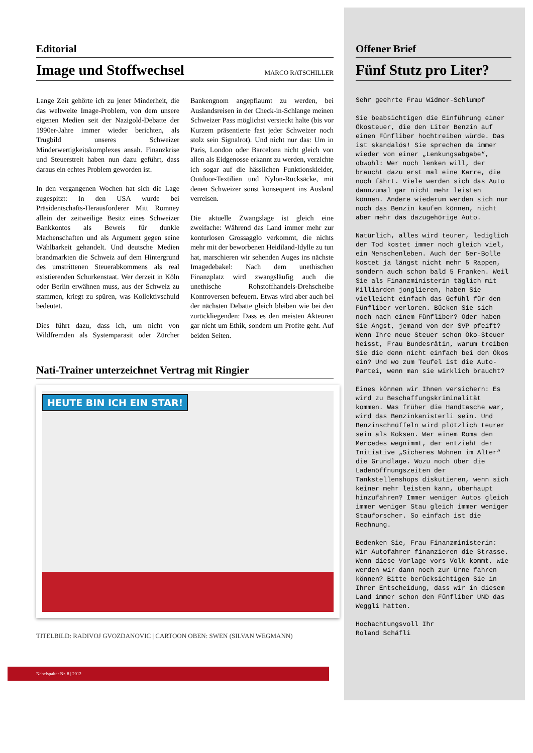Editorial
Image und Stoffwechsel MARCO RATSCHILLER
Lange Zeit gehörte ich zu jener Minderheit, die das weltweite Image-Problem, von dem unsere eigenen Medien seit der Nazigold-Debatte der 1990er-Jahre immer wieder berichten, als Trugbild unseres Schweizer Minderwertigkeitskomplexes ansah. Finanzkrise und Steuerstreit haben nun dazu geführt, dass daraus ein echtes Problem geworden ist.
In den vergangenen Wochen hat sich die Lage zugespitzt: In den USA wurde bei Präsidentschafts-Herausforderer Mitt Romney allein der zeitweilige Besitz eines Schweizer Bankkontos als Beweis für dunkle Machenschaften und als Argument gegen seine Wählbarkeit gehandelt. Und deutsche Medien brandmarkten die Schweiz auf dem Hintergrund des umstrittenen Steuerabkommens als real existierenden Schurkenstaat. Wer derzeit in Köln oder Berlin erwähnen muss, aus der Schweiz zu stammen, kriegt zu spüren, was Kollektivschuld bedeutet.
Dies führt dazu, dass ich, um nicht von Wildfremden als Systemparasit oder Zürcher Bankengnom angepflaumt zu werden, bei Auslandsreisen in der Check-in-Schlange meinen Schweizer Pass möglichst versteckt halte (bis vor Kurzem präsentierte fast jeder Schweizer noch stolz sein Signalrot). Und nicht nur das: Um in Paris, London oder Barcelona nicht gleich von allen als Eidgenosse erkannt zu werden, verzichte ich sogar auf die hässlichen Funktionskleider, Outdoor-Textilien und Nylon-Rucksäcke, mit denen Schweizer sonst konsequent ins Ausland verreisen.
Die aktuelle Zwangslage ist gleich eine zweifache: Während das Land immer mehr zur konturlosen Grossagglo verkommt, die nichts mehr mit der beworbenen Heidiland-Idylle zu tun hat, marschieren wir sehenden Auges ins nächste Imagedebakel: Nach dem unethischen Finanzplatz wird zwangsläufig auch die unethische Rohstoffhandels-Drehscheibe Kontroversen befeuern. Etwas wird aber auch bei der nächsten Debatte gleich bleiben wie bei den zurückliegenden: Dass es den meisten Akteuren gar nicht um Ethik, sondern um Profite geht. Auf beiden Seiten.
Nati-Trainer unterzeichnet Vertrag mit Ringier
HEUTE BIN ICH EIN STAR!
TITELBILD: RADIVOJ GVOZDANOVIC | CARTOON OBEN: SWEN (SILVAN WEGMANN)
Nebelspalter Nr. 8 | 2012
Offener Brief
Fünf Stutz pro Liter?
Sehr geehrte Frau Widmer-Schlumpf
Sie beabsichtigen die Einführung einer Ökosteuer, die den Liter Benzin auf einen Fünfliber hochtreiben würde. Das ist skandalös! Sie sprechen da immer wieder von einer „Lenkungsabgabe“, obwohl: Wer noch lenken will, der braucht dazu erst mal eine Karre, die noch fährt. Viele werden sich das Auto dannzumal gar nicht mehr leisten können. Andere wiederum werden sich nur noch das Benzin kaufen können, nicht aber mehr das dazugehörige Auto.
Natürlich, alles wird teurer, lediglich der Tod kostet immer noch gleich viel, ein Menschenleben. Auch der 5er-Bolle kostet ja längst nicht mehr 5 Rappen, sondern auch schon bald 5 Franken. Weil Sie als Finanzministerin täglich mit Milliarden jonglieren, haben Sie vielleicht einfach das Gefühl für den Fünfliber verloren. Bücken Sie sich noch nach einem Fünfliber? Oder haben Sie Angst, jemand von der SVP pfeift? Wenn Ihre neue Steuer schon Öko-Steuer heisst, Frau Bundesrätin, warum treiben Sie die denn nicht einfach bei den Ökos ein? Und wo zum Teufel ist die Auto-Partei, wenn man sie wirklich braucht?
Eines können wir Ihnen versichern: Es wird zu Beschaffungskriminalität kommen. Was früher die Handtasche war, wird das Benzinkanisterli sein. Und Benzinschnüffeln wird plötzlich teurer sein als Koksen. Wer einem Roma den Mercedes wegnimmt, der entzieht der Initiative „Sicheres Wohnen im Alter“ die Grundlage. Wozu noch über die Ladenöffnungszeiten der Tankstellenshops diskutieren, wenn sich keiner mehr leisten kann, überhaupt hinzufahren? Immer weniger Autos gleich immer weniger Stau gleich immer weniger Stauforscher. So einfach ist die Rechnung.
Bedenken Sie, Frau Finanzministerin: Wir Autofahrer finanzieren die Strasse. Wenn diese Vorlage vors Volk kommt, wie werden wir dann noch zur Urne fahren können? Bitte berücksichtigen Sie in Ihrer Entscheidung, dass wir in diesem Land immer schon den Fünfliber UND das Weggli hatten.
Hochachtungsvoll Ihr
Roland Schäfli